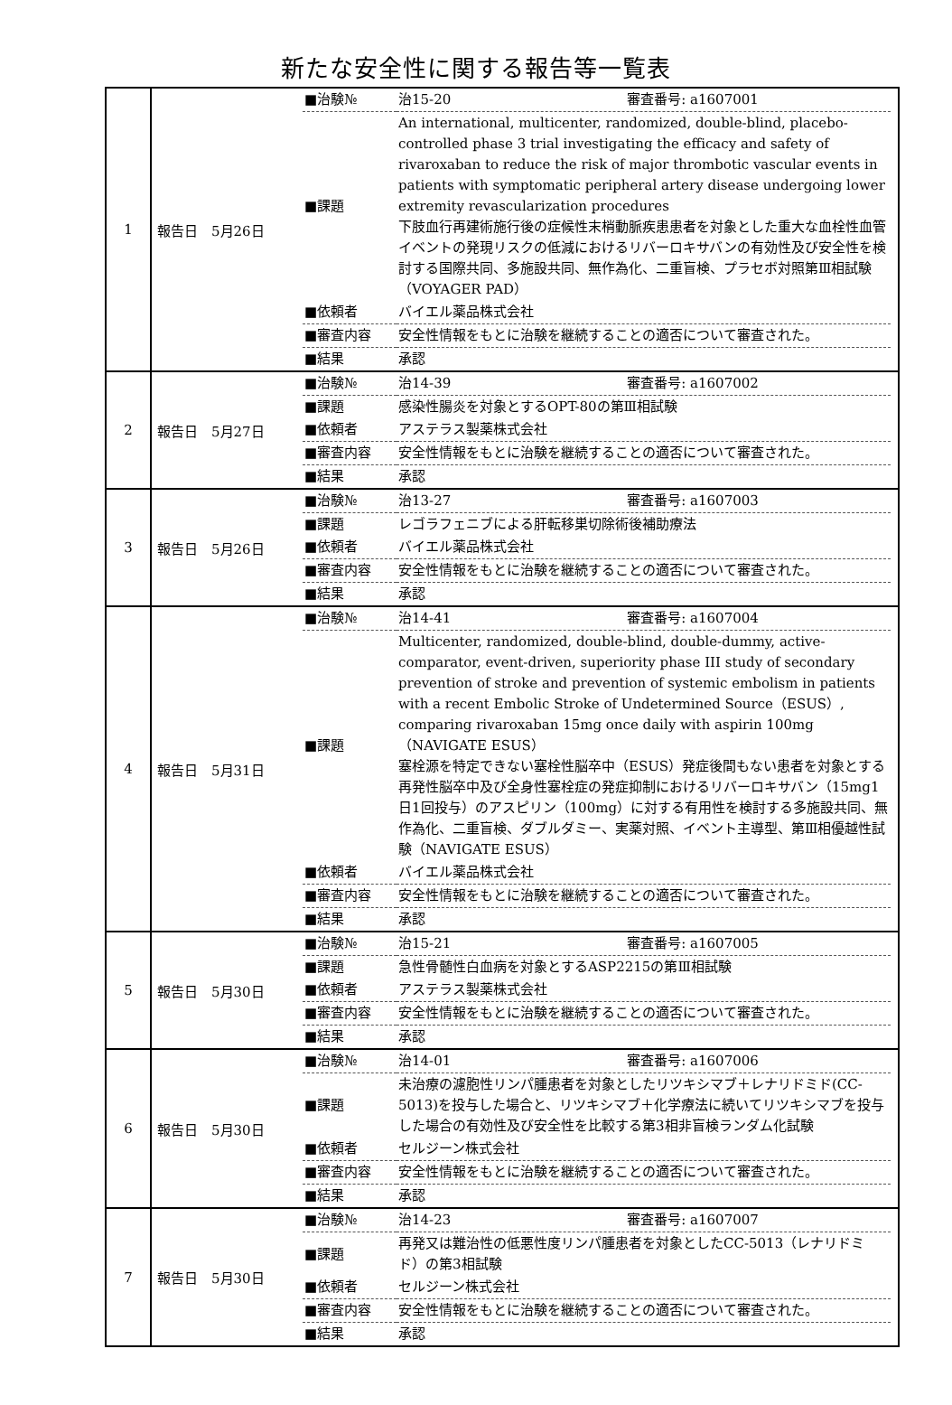新たな安全性に関する報告等一覧表
| 1 | 報告日 5月26日 | / ■治験№ / 治15-20 審査番号: a1607001 / / ■課題 / An international, multicenter, randomized, double-blind, placebo-controlled phase 3 trial investigating the efficacy and safety of rivaroxaban to reduce the risk of major thrombotic vascular events in patients with symptomatic peripheral artery disease undergoing lower extremity revascularization procedures 下肢血行再建術施行後の症候性末梢動脈疾患患者を対象とした重大な血栓性血管イベントの発現リスクの低減におけるリバーロキサバンの有効性及び安全性を検討する国際共同、多施設共同、無作為化、二重盲検、プラセボ対照第Ⅲ相試験（VOYAGER PAD） / / ■依頼者 / バイエル薬品株式会社 / / ■審査内容 / 安全性情報をもとに治験を継続することの適否について審査された。 / / ■結果 / 承認 / |
| 2 | 報告日 5月27日 | / ■治験№ / 治14-39 審査番号: a1607002 / / ■課題 / 感染性腸炎を対象とするOPT-80の第Ⅲ相試験 / / ■依頼者 / アステラス製薬株式会社 / / ■審査内容 / 安全性情報をもとに治験を継続することの適否について審査された。 / / ■結果 / 承認 / |
| 3 | 報告日 5月26日 | / ■治験№ / 治13-27 審査番号: a1607003 / / ■課題 / レゴラフェニブによる肝転移巣切除術後補助療法 / / ■依頼者 / バイエル薬品株式会社 / / ■審査内容 / 安全性情報をもとに治験を継続することの適否について審査された。 / / ■結果 / 承認 / |
| 4 | 報告日 5月31日 | / ■治験№ / 治14-41 審査番号: a1607004 / / ■課題 / Multicenter, randomized, double-blind, double-dummy, active-comparator, event-driven, superiority phase III study of secondary prevention of stroke and prevention of systemic embolism in patients with a recent Embolic Stroke of Undetermined Source（ESUS）, comparing rivaroxaban 15mg once daily with aspirin 100mg（NAVIGATE ESUS） 塞栓源を特定できない塞栓性脳卒中（ESUS）発症後間もない患者を対象とする再発性脳卒中及び全身性塞栓症の発症抑制におけるリバーロキサバン（15mg1日1回投与）のアスピリン（100mg）に対する有用性を検討する多施設共同、無作為化、二重盲検、ダブルダミー、実薬対照、イベント主導型、第Ⅲ相優越性試験（NAVIGATE ESUS） / / ■依頼者 / バイエル薬品株式会社 / / ■審査内容 / 安全性情報をもとに治験を継続することの適否について審査された。 / / ■結果 / 承認 / |
| 5 | 報告日 5月30日 | / ■治験№ / 治15-21 審査番号: a1607005 / / ■課題 / 急性骨髄性白血病を対象とするASP2215の第Ⅲ相試験 / / ■依頼者 / アステラス製薬株式会社 / / ■審査内容 / 安全性情報をもとに治験を継続することの適否について審査された。 / / ■結果 / 承認 / |
| 6 | 報告日 5月30日 | / ■治験№ / 治14-01 審査番号: a1607006 / / ■課題 / 未治療の濾胞性リンパ腫患者を対象としたリツキシマブ＋レナリドミド(CC-5013)を投与した場合と、リツキシマブ＋化学療法に続いてリツキシマブを投与した場合の有効性及び安全性を比較する第3相非盲検ランダム化試験 / / ■依頼者 / セルジーン株式会社 / / ■審査内容 / 安全性情報をもとに治験を継続することの適否について審査された。 / / ■結果 / 承認 / |
| 7 | 報告日 5月30日 | / ■治験№ / 治14-23 審査番号: a1607007 / / ■課題 / 再発又は難治性の低悪性度リンパ腫患者を対象としたCC-5013（レナリドミド）の第3相試験 / / ■依頼者 / セルジーン株式会社 / / ■審査内容 / 安全性情報をもとに治験を継続することの適否について審査された。 / / ■結果 / 承認 / |